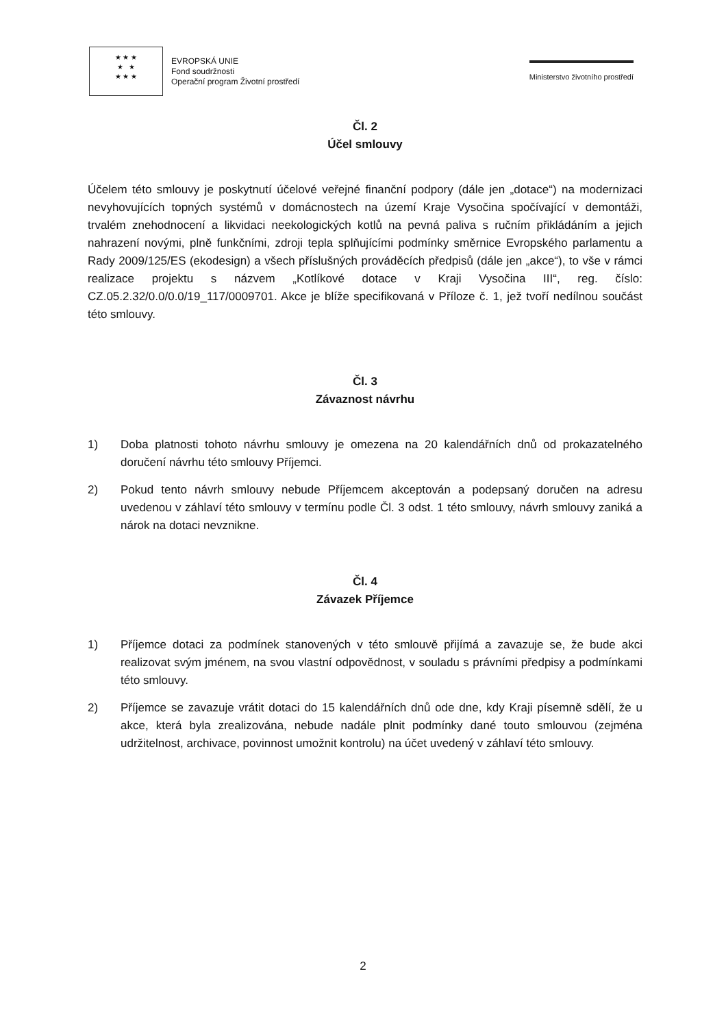★ ★ ★
★ ★
★ ★ ★
EVROPSKÁ UNIE
Fond soudržnosti
Operační program Životní prostředí
Ministerstvo životního prostředí
Čl. 2
Účel smlouvy
Účelem této smlouvy je poskytnutí účelové veřejné finanční podpory (dále jen „dotace“) na modernizaci nevyhovujících topných systémů v domácnostech na území Kraje Vysočina spočívající v demontáži, trvalém znehodnocení a likvidaci neekologických kotlů na pevná paliva s ručním přikládáním a jejich nahrazení novými, plně funkčními, zdroji tepla splňujícími podmínky směrnice Evropského parlamentu a Rady 2009/125/ES (ekodesign) a všech příslušných prováděcích předpisů (dále jen „akce“), to vše v rámci realizace projektu s názvem „Kotlíkové dotace v Kraji Vysočina III“, reg. číslo: CZ.05.2.32/0.0/0.0/19_117/0009701. Akce je blíže specifikovaná v Příloze č. 1, jež tvoří nedílnou součást této smlouvy.
Čl. 3
Závaznost návrhu
1) Doba platnosti tohoto návrhu smlouvy je omezena na 20 kalendářních dnů od prokazatelného doručení návrhu této smlouvy Příjemci.
2) Pokud tento návrh smlouvy nebude Příjemcem akceptován a podepsaný doručen na adresu uvedenou v záhlaví této smlouvy v termínu podle Čl. 3 odst. 1 této smlouvy, návrh smlouvy zaniká a nárok na dotaci nevznikne.
Čl. 4
Závazek Příjemce
1) Příjemce dotaci za podmínek stanovených v této smlouvě přijímá a zavazuje se, že bude akci realizovat svým jménem, na svou vlastní odpovědnost, v souladu s právními předpisy a podmínkami této smlouvy.
2) Příjemce se zavazuje vrátit dotaci do 15 kalendářních dnů ode dne, kdy Kraji písemně sdělí, že u akce, která byla zrealizována, nebude nadále plnit podmínky dané touto smlouvou (zejména udržitelnost, archivace, povinnost umožnit kontrolu) na účet uvedený v záhlaví této smlouvy.
2